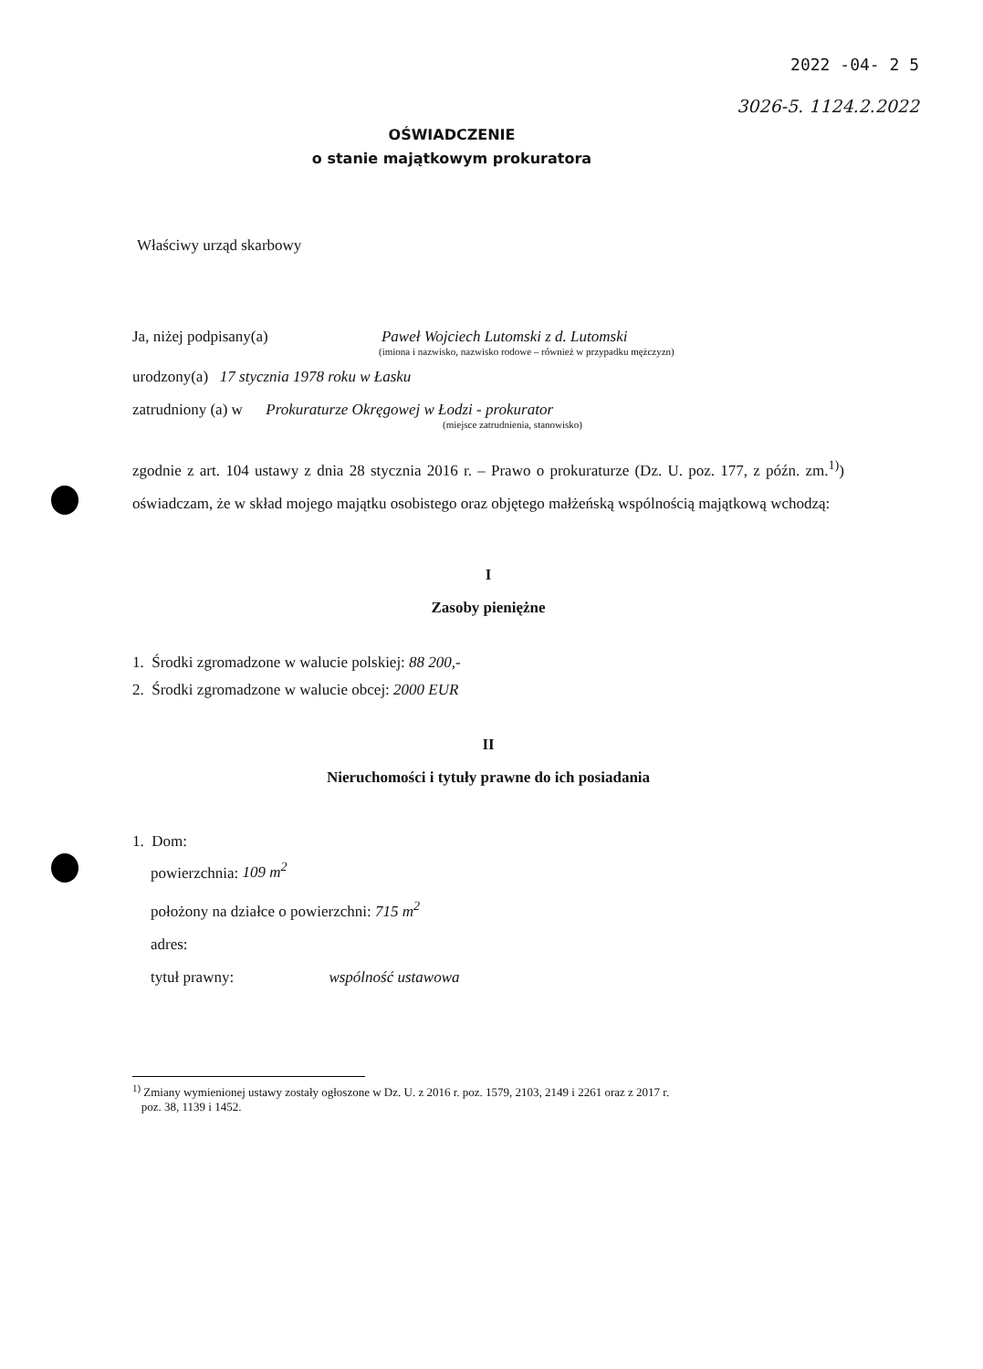2022 -04- 2 5
3026-5. 1124.2.2022
OŚWIADCZENIE
o stanie majątkowym prokuratora
Właściwy urząd skarbowy
Ja, niżej podpisany(a) Paweł Wojciech Lutomski z d. Lutomski
(imiona i nazwisko, nazwisko rodowe – również w przypadku mężczyzn)
urodzony(a) 17 stycznia 1978 roku w Łasku
zatrudniony (a) w Prokuraturze Okręgowej w Łodzi - prokurator
(miejsce zatrudnienia, stanowisko)
zgodnie z art. 104 ustawy z dnia 28 stycznia 2016 r. – Prawo o prokuraturze (Dz. U. poz. 177, z późn. zm.<sup>1)</sup>) oświadczam, że w skład mojego majątku osobistego oraz objętego małżeńską wspólnością majątkową wchodzą:
I
Zasoby pieniężne
1. Środki zgromadzone w walucie polskiej: 88 200,-
2. Środki zgromadzone w walucie obcej: 2000 EUR
II
Nieruchomości i tytuły prawne do ich posiadania
1. Dom:
powierzchnia: 109 m<sup>2</sup>
położony na działce o powierzchni: 715 m<sup>2</sup>
adres:
tytuł prawny: wspólność ustawowa
<sup>1)</sup> Zmiany wymienionej ustawy zostały ogłoszone w Dz. U. z 2016 r. poz. 1579, 2103, 2149 i 2261 oraz z 2017 r.
poz. 38, 1139 i 1452.